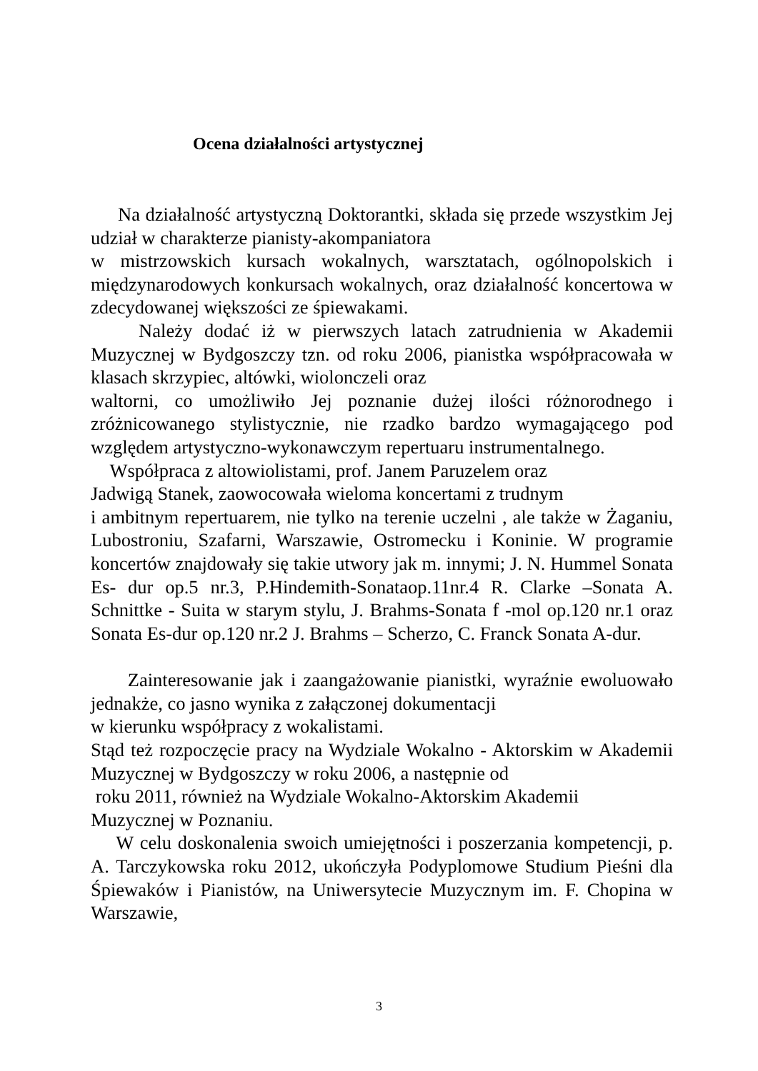Ocena działalności artystycznej
Na działalność artystyczną Doktorantki, składa się przede wszystkim Jej udział w charakterze pianisty-akompaniatora
w mistrzowskich kursach wokalnych, warsztatach, ogólnopolskich i międzynarodowych konkursach wokalnych, oraz działalność koncertowa w zdecydowanej większości ze śpiewakami.
Należy dodać iż w pierwszych latach zatrudnienia w Akademii Muzycznej w Bydgoszczy tzn. od roku 2006, pianistka współpracowała w klasach skrzypiec, altówki, wiolonczeli oraz
waltorni, co umożliwiło Jej poznanie dużej ilości różnorodnego i zróżnicowanego stylistycznie, nie rzadko bardzo wymagającego pod względem artystyczno-wykonawczym repertuaru instrumentalnego.
Współpraca z altowiolistami, prof. Janem Paruzelem oraz
Jadwigą Stanek, zaowocowała wieloma koncertami z trudnym
i ambitnym repertuarem, nie tylko na terenie uczelni , ale także w Żaganiu, Lubostroniu, Szafarni, Warszawie, Ostromecku i Koninie. W programie koncertów znajdowały się takie utwory jak m. innymi; J. N. Hummel Sonata Es- dur op.5 nr.3, P.Hindemith-Sonataop.11nr.4 R. Clarke –Sonata A. Schnittke - Suita w starym stylu, J. Brahms-Sonata f -mol op.120 nr.1 oraz Sonata Es-dur op.120 nr.2 J. Brahms – Scherzo, C. Franck Sonata A-dur.
Zainteresowanie jak i zaangażowanie pianistki, wyraźnie ewoluowało jednakże, co jasno wynika z załączonej dokumentacji
w kierunku współpracy z wokalistami.
Stąd też rozpoczęcie pracy na Wydziale Wokalno - Aktorskim w Akademii Muzycznej w Bydgoszczy w roku 2006, a następnie od
roku 2011, również na Wydziale Wokalno-Aktorskim Akademii
Muzycznej w Poznaniu.
W celu doskonalenia swoich umiejętności i poszerzania kompetencji, p. A. Tarczykowska roku 2012, ukończyła Podyplomowe Studium Pieśni dla Śpiewaków i Pianistów, na Uniwersytecie Muzycznym im. F. Chopina w Warszawie,
3